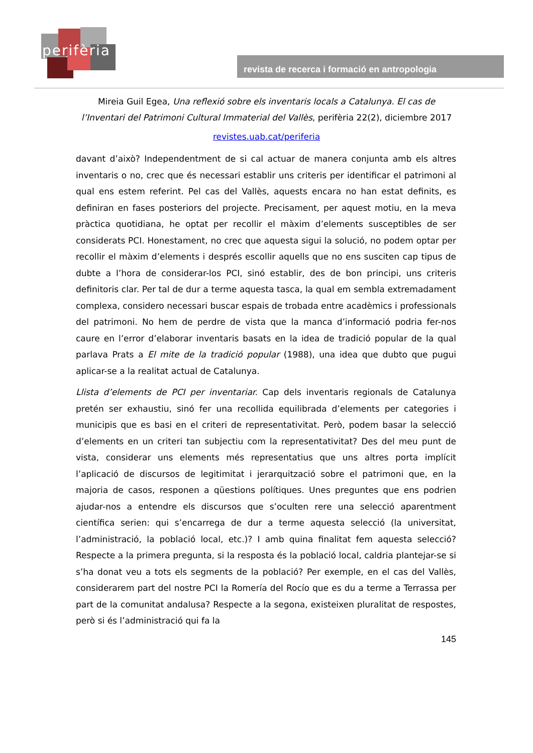perifèria
revista de recerca i formació en antropologia
Mireia Guil Egea, Una reflexió sobre els inventaris locals a Catalunya. El cas de l’Inventari del Patrimoni Cultural Immaterial del Vallès, perifèria 22(2), diciembre 2017
revistes.uab.cat/periferia
davant d’això? Independentment de si cal actuar de manera conjunta amb els altres inventaris o no, crec que és necessari establir uns criteris per identificar el patrimoni al qual ens estem referint. Pel cas del Vallès, aquests encara no han estat definits, es definiran en fases posteriors del projecte. Precisament, per aquest motiu, en la meva pràctica quotidiana, he optat per recollir el màxim d’elements susceptibles de ser considerats PCI. Honestament, no crec que aquesta sigui la solució, no podem optar per recollir el màxim d’elements i després escollir aquells que no ens susciten cap tipus de dubte a l’hora de considerar-los PCI, sinó establir, des de bon principi, uns criteris definitoris clar. Per tal de dur a terme aquesta tasca, la qual em sembla extremadament complexa, considero necessari buscar espais de trobada entre acadèmics i professionals del patrimoni. No hem de perdre de vista que la manca d’informació podria fer-nos caure en l’error d’elaborar inventaris basats en la idea de tradició popular de la qual parlava Prats a El mite de la tradició popular (1988), una idea que dubto que pugui aplicar-se a la realitat actual de Catalunya.
Llista d’elements de PCI per inventariar. Cap dels inventaris regionals de Catalunya pretén ser exhaustiu, sinó fer una recollida equilibrada d’elements per categories i municipis que es basi en el criteri de representativitat. Però, podem basar la selecció d’elements en un criteri tan subjectiu com la representativitat? Des del meu punt de vista, considerar uns elements més representatius que uns altres porta implícit l’aplicació de discursos de legitimitat i jerarquització sobre el patrimoni que, en la majoria de casos, responen a qüestions polítiques. Unes preguntes que ens podrien ajudar-nos a entendre els discursos que s’oculten rere una selecció aparentment científica serien: qui s’encarrega de dur a terme aquesta selecció (la universitat, l’administració, la població local, etc.)? I amb quina finalitat fem aquesta selecció? Respecte a la primera pregunta, si la resposta és la població local, caldria plantejar-se si s’ha donat veu a tots els segments de la població? Per exemple, en el cas del Vallès, considerarem part del nostre PCI la Romería del Rocío que es du a terme a Terrassa per part de la comunitat andalusa? Respecte a la segona, existeixen pluralitat de respostes, però si és l’administració qui fa la
145